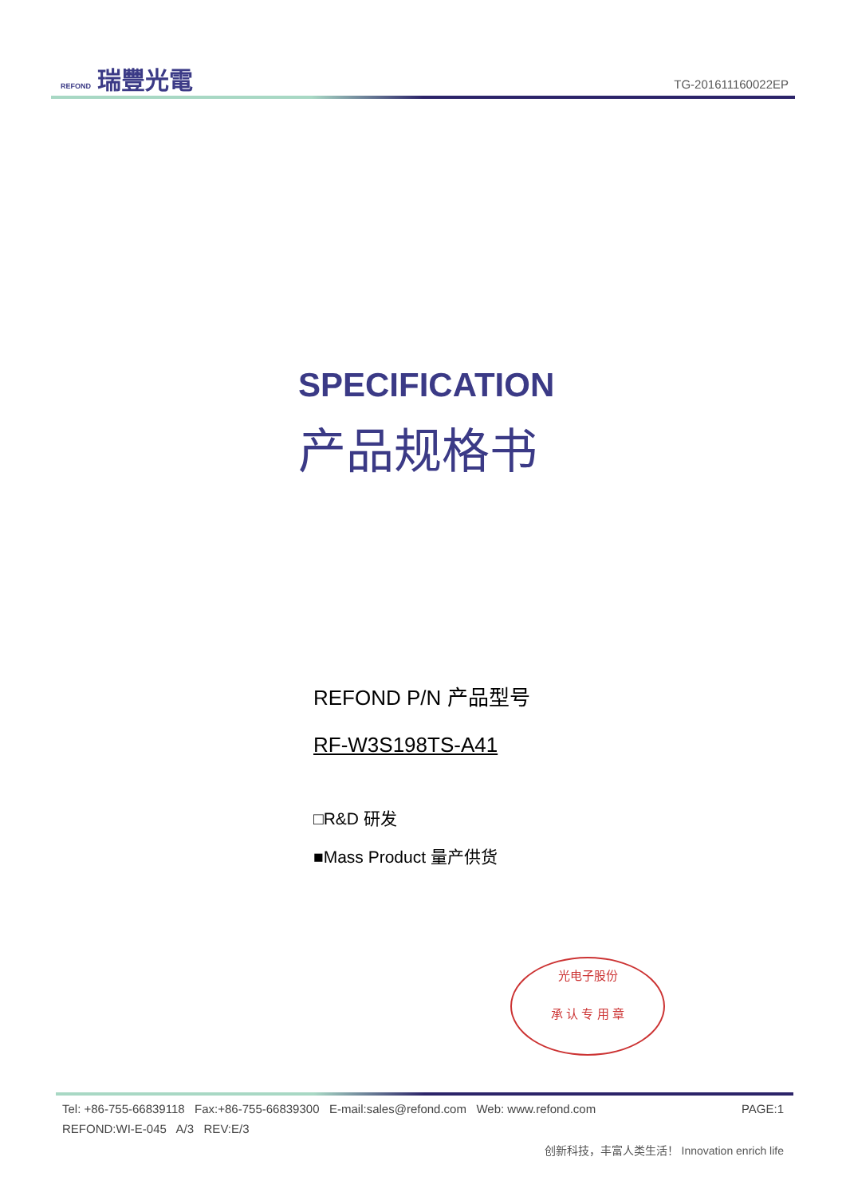REFOND 瑞豐光電
TG-201611160022EP
SPECIFICATION
产品规格书
REFOND P/N 产品型号
RF-W3S198TS-A41
□R&D 研发
■Mass Product 量产供货
光电子股份
承 认 专 用 章
Tel: +86-755-66839118 Fax:+86-755-66839300 E-mail:sales@refond.com Web: www.refond.com PAGE:1
REFOND:WI-E-045 A/3 REV:E/3
创新科技，丰富人类生活！ Innovation enrich life